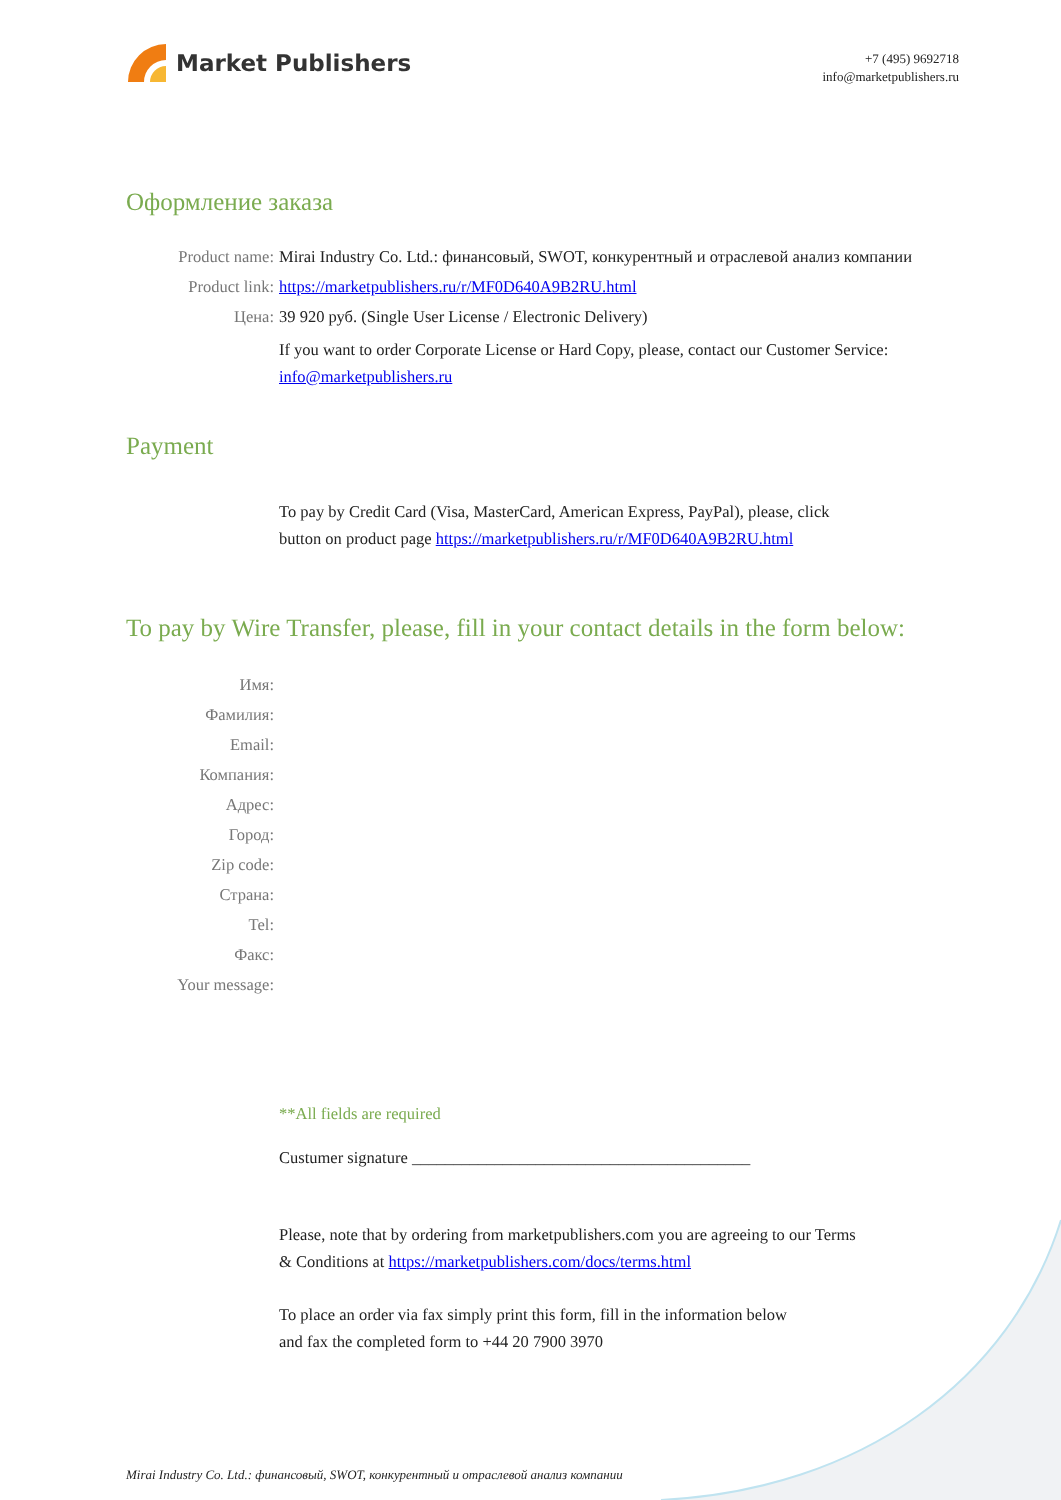Market Publishers
+7 (495) 9692718
info@marketpublishers.ru
Оформление заказа
Product name: Mirai Industry Co. Ltd.: финансовый, SWOT, конкурентный и отраслевой анализ компании
Product link: https://marketpublishers.ru/r/MF0D640A9B2RU.html
Цена: 39 920 руб. (Single User License / Electronic Delivery)
If you want to order Corporate License or Hard Copy, please, contact our Customer Service:
info@marketpublishers.ru
Payment
To pay by Credit Card (Visa, MasterCard, American Express, PayPal), please, click
button on product page https://marketpublishers.ru/r/MF0D640A9B2RU.html
To pay by Wire Transfer, please, fill in your contact details in the form below:
Имя:
Фамилия:
Email:
Компания:
Адрес:
Город:
Zip code:
Страна:
Tel:
Факс:
Your message:
**All fields are required
Custumer signature _________________________________________
Please, note that by ordering from marketpublishers.com you are agreeing to our Terms
& Conditions at https://marketpublishers.com/docs/terms.html
To place an order via fax simply print this form, fill in the information below
and fax the completed form to +44 20 7900 3970
Mirai Industry Co. Ltd.: финансовый, SWOT, конкурентный и отраслевой анализ компании